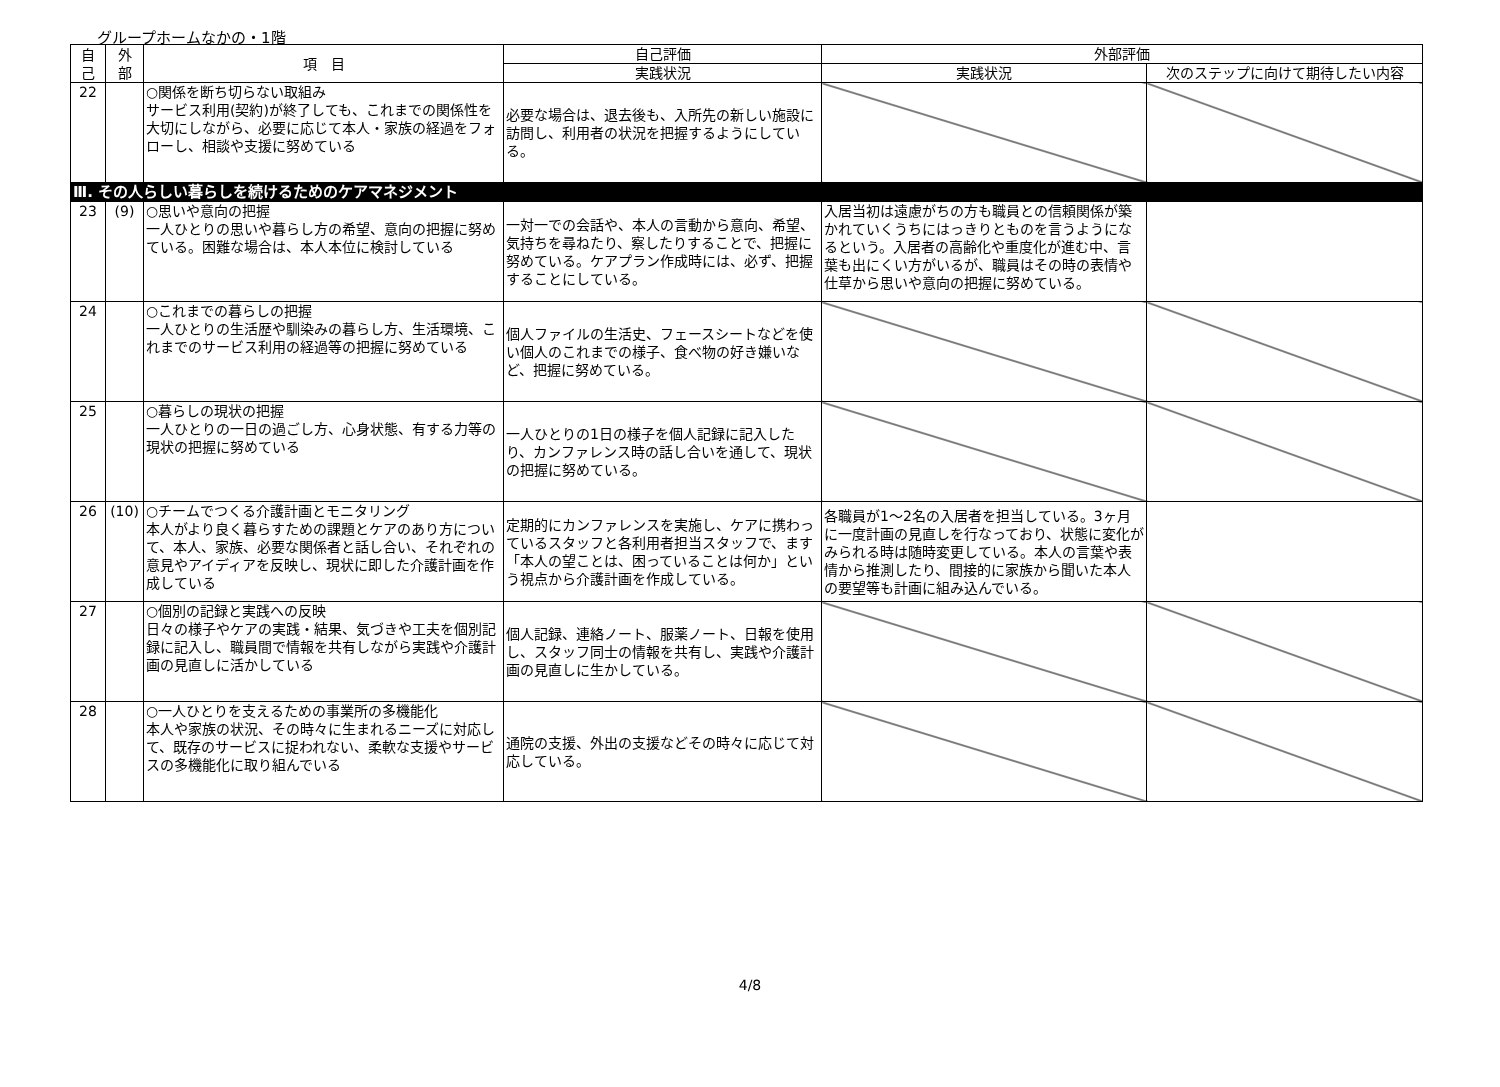グループホームなかの・1階
| 自 己 | 外 部 | 項 目 | 自己評価 | 外部評価 | |
| --- | --- | --- | --- | --- | --- |
| | | | 実践状況 | 実践状況 | 次のステップに向けて期待したい内容 |
| 22 | | ○関係を断ち切らない取組み サービス利用(契約)が終了しても、これまでの関係性を大切にしながら、必要に応じて本人・家族の経過をフォローし、相談や支援に努めている | 必要な場合は、退去後も、入所先の新しい施設に訪問し、利用者の状況を把握するようにしている。 | | |
| Ⅲ. その人らしい暮らしを続けるためのケアマネジメント | | | | | |
| 23 | (9) | ○思いや意向の把握 一人ひとりの思いや暮らし方の希望、意向の把握に努めている。困難な場合は、本人本位に検討している | 一対一での会話や、本人の言動から意向、希望、気持ちを尋ねたり、察したりすることで、把握に努めている。ケアプラン作成時には、必ず、把握することにしている。 | 入居当初は遠慮がちの方も職員との信頼関係が築かれていくうちにはっきりとものを言うようになるという。入居者の高齢化や重度化が進む中、言葉も出にくい方がいるが、職員はその時の表情や仕草から思いや意向の把握に努めている。 | |
| 24 | | ○これまでの暮らしの把握 一人ひとりの生活歴や馴染みの暮らし方、生活環境、これまでのサービス利用の経過等の把握に努めている | 個人ファイルの生活史、フェースシートなどを使い個人のこれまでの様子、食べ物の好き嫌いなど、把握に努めている。 | | |
| 25 | | ○暮らしの現状の把握 一人ひとりの一日の過ごし方、心身状態、有する力等の現状の把握に努めている | 一人ひとりの1日の様子を個人記録に記入したり、カンファレンス時の話し合いを通して、現状の把握に努めている。 | | |
| 26 | (10) | ○チームでつくる介護計画とモニタリング 本人がより良く暮らすための課題とケアのあり方について、本人、家族、必要な関係者と話し合い、それぞれの意見やアイディアを反映し、現状に即した介護計画を作成している | 定期的にカンファレンスを実施し、ケアに携わっているスタッフと各利用者担当スタッフで、ます「本人の望ことは、困っていることは何か」という視点から介護計画を作成している。 | 各職員が1～2名の入居者を担当している。3ヶ月に一度計画の見直しを行なっており、状態に変化がみられる時は随時変更している。本人の言葉や表情から推測したり、間接的に家族から聞いた本人の要望等も計画に組み込んでいる。 | |
| 27 | | ○個別の記録と実践への反映 日々の様子やケアの実践・結果、気づきや工夫を個別記録に記入し、職員間で情報を共有しながら実践や介護計画の見直しに活かしている | 個人記録、連絡ノート、服薬ノート、日報を使用し、スタッフ同士の情報を共有し、実践や介護計画の見直しに生かしている。 | | |
| 28 | | ○一人ひとりを支えるための事業所の多機能化 本人や家族の状況、その時々に生まれるニーズに対応して、既存のサービスに捉われない、柔軟な支援やサービスの多機能化に取り組んでいる | 通院の支援、外出の支援などその時々に応じて対応している。 | | |
4/8